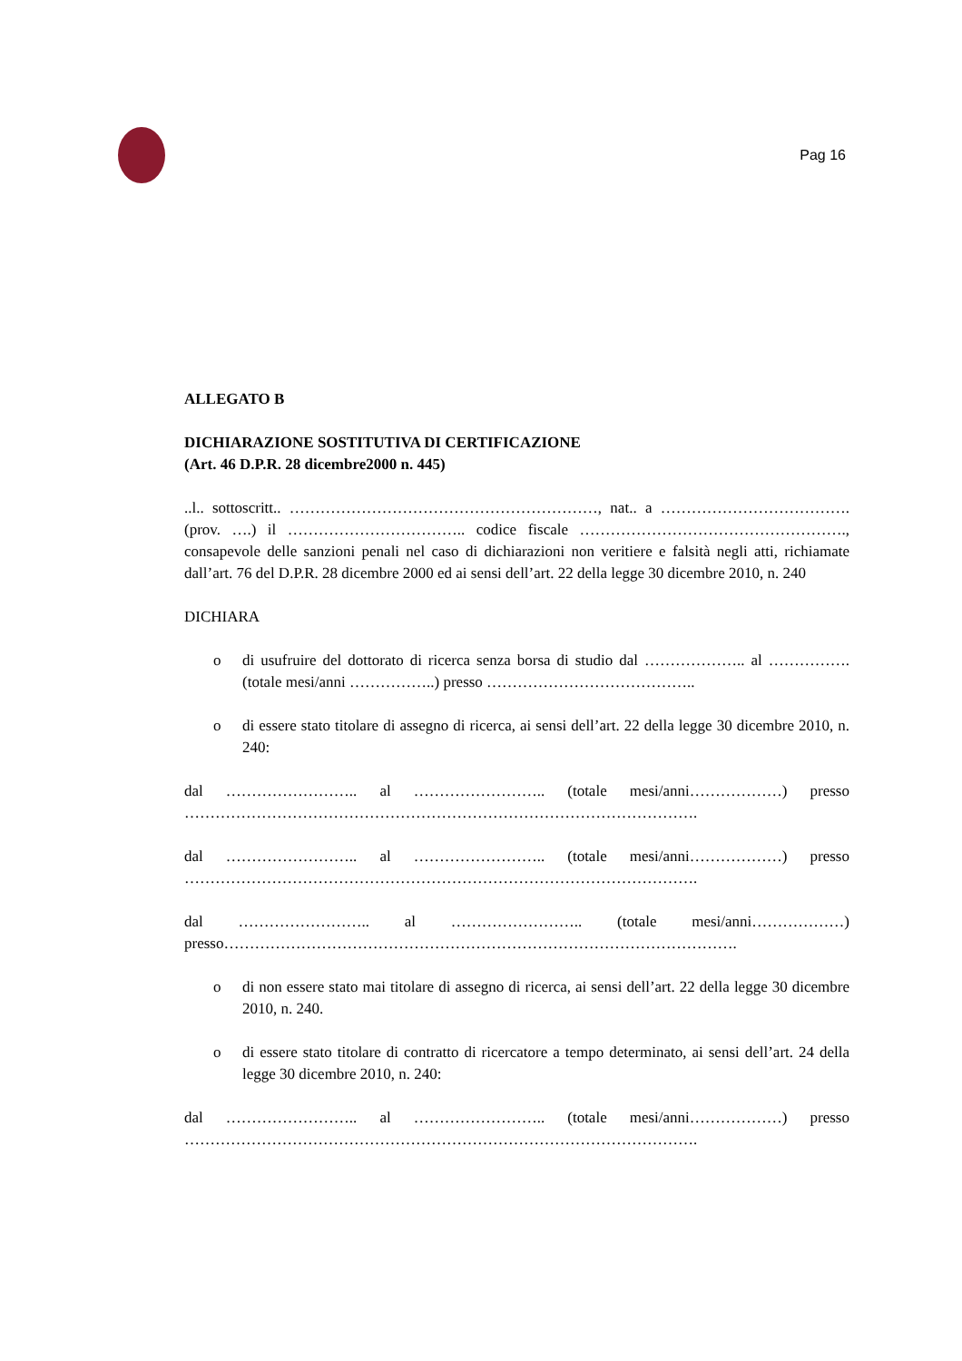Pag 16
ALLEGATO B
DICHIARAZIONE SOSTITUTIVA DI CERTIFICAZIONE
(Art. 46 D.P.R. 28 dicembre2000 n. 445)
..l.. sottoscritt.. ……………………………………………………, nat.. a ………………………………. (prov. ….) il …………………………….. codice fiscale ……………………………………………., consapevole delle sanzioni penali nel caso di dichiarazioni non veritiere e falsità negli atti, richiamate dall’art. 76 del D.P.R. 28 dicembre 2000 ed ai sensi dell’art. 22 della legge 30 dicembre 2010, n. 240
DICHIARA
o di usufruire del dottorato di ricerca senza borsa di studio dal ……………….. al ……………. (totale mesi/anni ……………..) presso …………………………………..
o di essere stato titolare di assegno di ricerca, ai sensi dell’art. 22 della legge 30 dicembre 2010, n. 240:
dal …………………….. al …………………….. (totale mesi/anni………………) presso ……………………………………………………………………………………….
dal …………………….. al …………………….. (totale mesi/anni………………) presso ……………………………………………………………………………………….
dal …………………….. al …………………….. (totale mesi/anni………………) presso……………………………………………………………………………………….
o di non essere stato mai titolare di assegno di ricerca, ai sensi dell’art. 22 della legge 30 dicembre 2010, n. 240.
o di essere stato titolare di contratto di ricercatore a tempo determinato, ai sensi dell’art. 24 della legge 30 dicembre 2010, n. 240:
dal …………………….. al …………………….. (totale mesi/anni………………) presso ……………………………………………………………………………………….